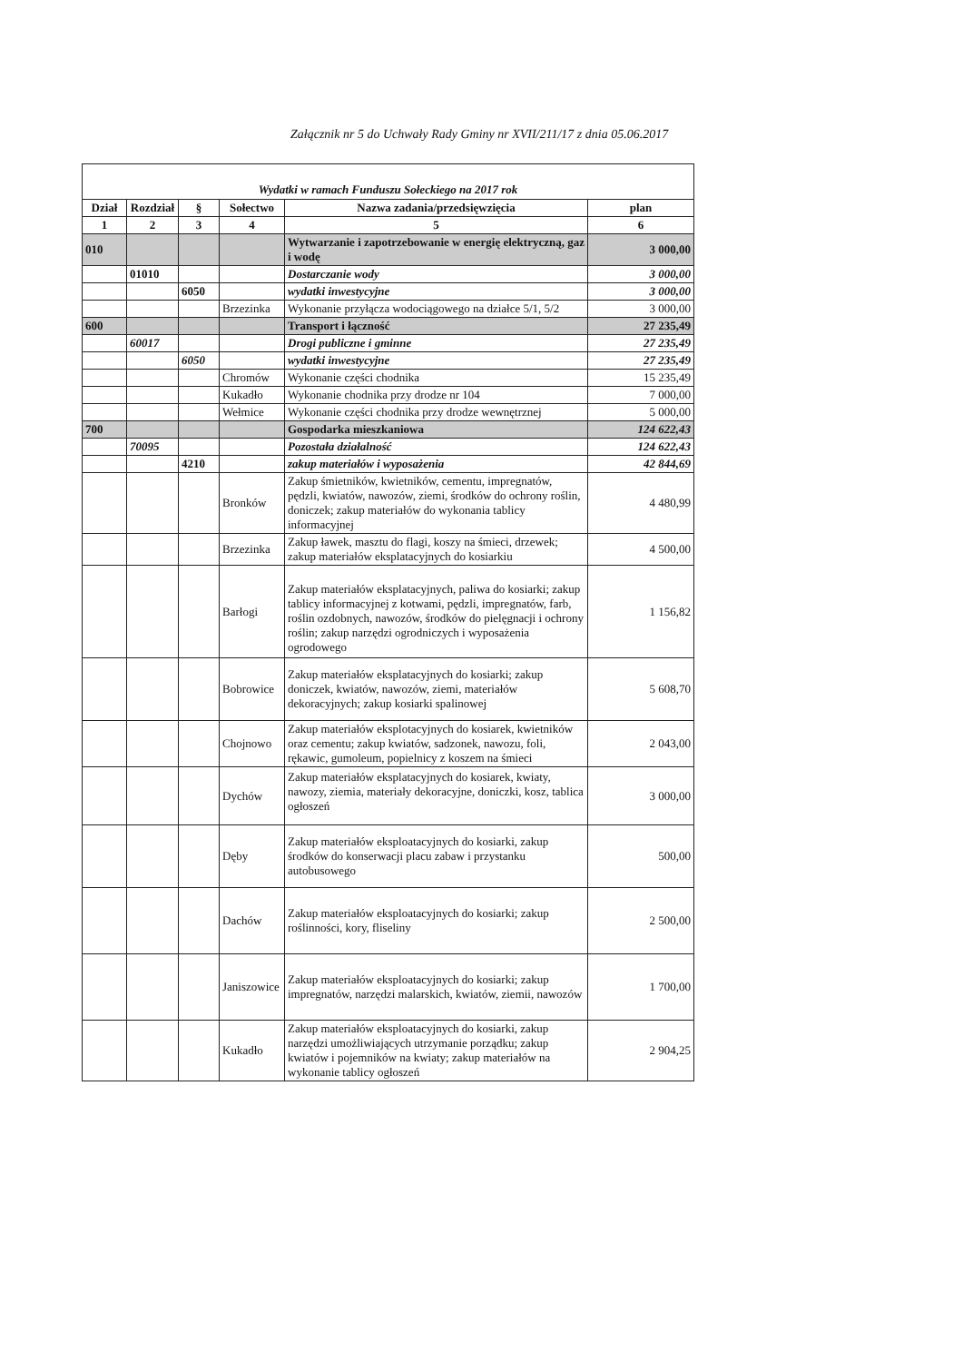Załącznik nr 5 do Uchwały Rady Gminy nr XVII/211/17 z dnia 05.06.2017
Wydatki w ramach Funduszu Sołeckiego na 2017 rok
| Dział | Rozdział | § | Sołectwo | Nazwa zadania/przedsięwzięcia | plan |
| --- | --- | --- | --- | --- | --- |
| 1 | 2 | 3 | 4 | 5 | 6 |
| 010 | | | | Wytwarzanie i zapotrzebowanie w energię elektryczną, gaz i wodę | 3 000,00 |
| | 01010 | | | Dostarczanie wody | 3 000,00 |
| | | 6050 | | wydatki inwestycyjne | 3 000,00 |
| | | | Brzezinka | Wykonanie przyłącza wodociągowego na działce 5/1, 5/2 | 3 000,00 |
| 600 | | | | Transport i łączność | 27 235,49 |
| | 60017 | | | Drogi publiczne i gminne | 27 235,49 |
| | | 6050 | | wydatki inwestycyjne | 27 235,49 |
| | | | Chromów | Wykonanie części chodnika | 15 235,49 |
| | | | Kukadło | Wykonanie chodnika przy drodze nr 104 | 7 000,00 |
| | | | Wełmice | Wykonanie części chodnika przy drodze wewnętrznej | 5 000,00 |
| 700 | | | | Gospodarka mieszkaniowa | 124 622,43 |
| | 70095 | | | Pozostała działalność | 124 622,43 |
| | | 4210 | | zakup materiałów i wyposażenia | 42 844,69 |
| | | | Bronków | Zakup śmietników, kwietników, cementu, impregnatów, pędzli, kwiatów, nawozów, ziemi, środków do ochrony roślin, doniczek; zakup materiałów do wykonania tablicy informacyjnej | 4 480,99 |
| | | | Brzezinka | Zakup ławek, masztu do flagi, koszy na śmieci, drzewek; zakup materiałów eksplatacyjnych do kosiarkiu | 4 500,00 |
| | | | Barłogi | Zakup materiałów eksplatacyjnych, paliwa do kosiarki; zakup tablicy informacyjnej z kotwami, pędzli, impregnatów, farb, roślin ozdobnych, nawozów, środków do pielęgnacji i ochrony roślin; zakup narzędzi ogrodniczych i wyposażenia ogrodowego | 1 156,82 |
| | | | Bobrowice | Zakup materiałów eksplatacyjnych do kosiarki; zakup doniczek, kwiatów, nawozów, ziemi, materiałów dekoracyjnych; zakup kosiarki spalinowej | 5 608,70 |
| | | | Chojnowo | Zakup materiałów eksplotacyjnych do kosiarek, kwietników oraz cementu; zakup kwiatów, sadzonek, nawozu, foli, rękawic, gumoleum, popielnicy z koszem na śmieci | 2 043,00 |
| | | | Dychów | Zakup materiałów eksplatacyjnych do kosiarek, kwiaty, nawozy, ziemia, materiały dekoracyjne, doniczki, kosz, tablica ogłoszeń | 3 000,00 |
| | | | Dęby | Zakup materiałów eksploatacyjnych do kosiarki, zakup środków do konserwacji placu zabaw i przystanku autobusowego | 500,00 |
| | | | Dachów | Zakup materiałów eksploatacyjnych do kosiarki; zakup roślinności, kory, fliseliny | 2 500,00 |
| | | | Janiszowice | Zakup materiałów eksploatacyjnych do kosiarki; zakup impregnatów, narzędzi malarskich, kwiatów, ziemii, nawozów | 1 700,00 |
| | | | Kukadło | Zakup materiałów eksploatacyjnych do kosiarki, zakup narzędzi umożliwiających utrzymanie porządku; zakup kwiatów i pojemników na kwiaty; zakup materiałów na wykonanie tablicy ogłoszeń | 2 904,25 |